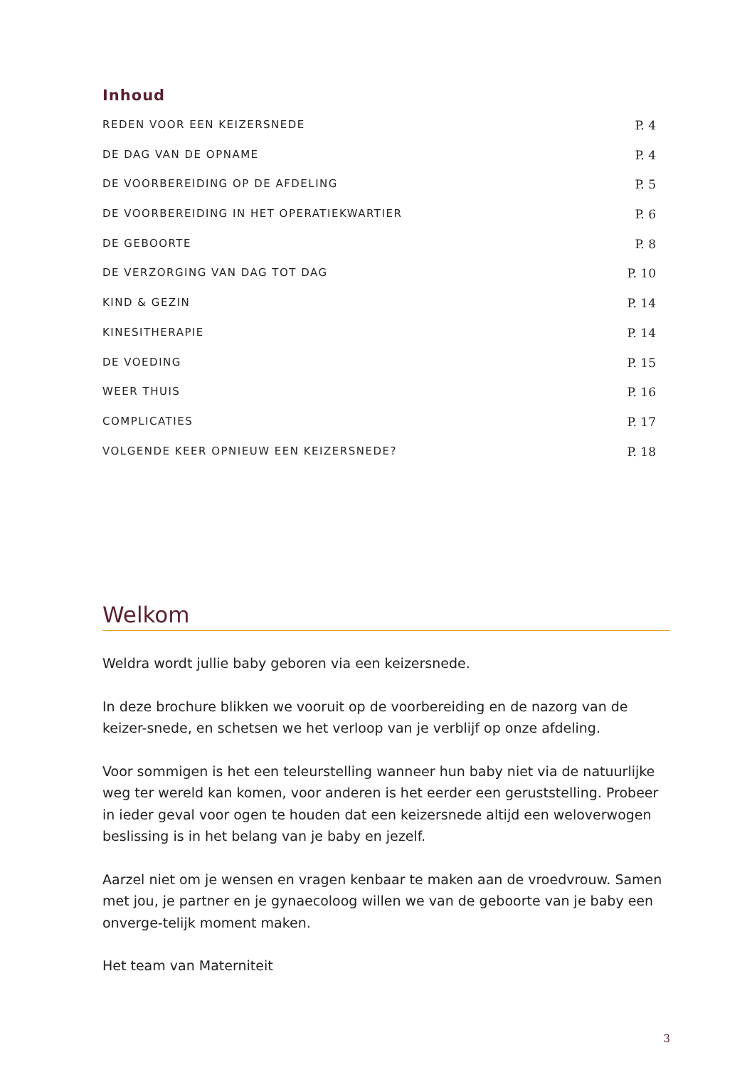Inhoud
REDEN VOOR EEN KEIZERSNEDE P. 4
DE DAG VAN DE OPNAME P. 4
DE VOORBEREIDING OP DE AFDELING P. 5
DE VOORBEREIDING IN HET OPERATIEKWARTIER P. 6
DE GEBOORTE P. 8
DE VERZORGING VAN DAG TOT DAG P. 10
KIND & GEZIN P. 14
KINESITHERAPIE P. 14
DE VOEDING P. 15
WEER THUIS P. 16
COMPLICATIES P. 17
VOLGENDE KEER OPNIEUW EEN KEIZERSNEDE? P. 18
Welkom
Weldra wordt jullie baby geboren via een keizersnede.
In deze brochure blikken we vooruit op de voorbereiding en de nazorg van de keizer-snede, en schetsen we het verloop van je verblijf op onze afdeling.
Voor sommigen is het een teleurstelling wanneer hun baby niet via de natuurlijke weg ter wereld kan komen, voor anderen is het eerder een geruststelling. Probeer in ieder geval voor ogen te houden dat een keizersnede altijd een weloverwogen beslissing is in het belang van je baby en jezelf.
Aarzel niet om je wensen en vragen kenbaar te maken aan de vroedvrouw. Samen met jou, je partner en je gynaecoloog willen we van de geboorte van je baby een onverge-telijk moment maken.
Het team van Materniteit
3